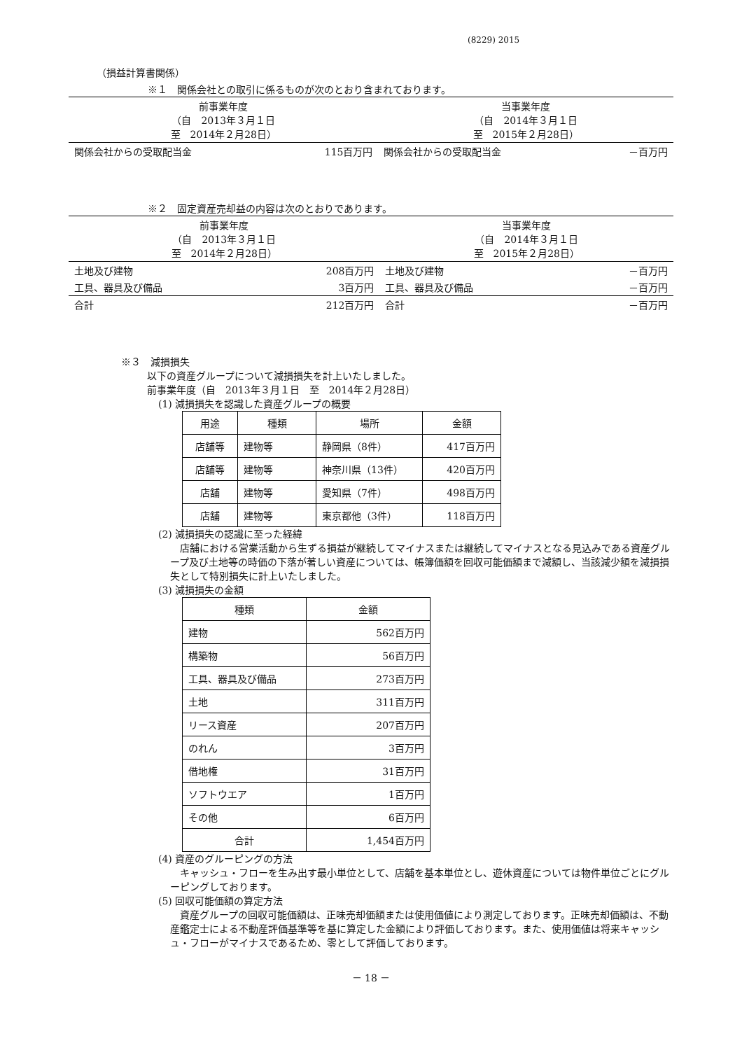(8229) 2015
（損益計算書関係）
※１　関係会社との取引に係るものが次のとおり含まれております。
| 前事業年度 （自 2013年３月１日 至 2014年２月28日） | | 当事業年度 （自 2014年３月１日 至 2015年２月28日） | |
| 関係会社からの受取配当金 | 115百万円 | 関係会社からの受取配当金 | －百万円 |
※２　固定資産売却益の内容は次のとおりであります。
| 前事業年度 （自 2013年３月１日 至 2014年２月28日） | | 当事業年度 （自 2014年３月１日 至 2015年２月28日） | |
| 土地及び建物 | 208百万円 | 土地及び建物 | －百万円 |
| 工具、器具及び備品 | 3百万円 | 工具、器具及び備品 | －百万円 |
| 合計 | 212百万円 | 合計 | －百万円 |
※３　減損損失
以下の資産グループについて減損損失を計上いたしました。
前事業年度（自　2013年３月１日　至　2014年２月28日）
(1) 減損損失を認識した資産グループの概要
| 用途 | 種類 | 場所 | 金額 |
| --- | --- | --- | --- |
| 店舗等 | 建物等 | 静岡県（8件） | 417百万円 |
| 店舗等 | 建物等 | 神奈川県（13件） | 420百万円 |
| 店舗 | 建物等 | 愛知県（7件） | 498百万円 |
| 店舗 | 建物等 | 東京都他（3件） | 118百万円 |
(2) 減損損失の認識に至った経緯
　店舗における営業活動から生ずる損益が継続してマイナスまたは継続してマイナスとなる見込みである資産グループ及び土地等の時価の下落が著しい資産については、帳簿価額を回収可能価額まで減額し、当該減少額を減損損失として特別損失に計上いたしました。
(3) 減損損失の金額
| 種類 | 金額 |
| --- | --- |
| 建物 | 562百万円 |
| 構築物 | 56百万円 |
| 工具、器具及び備品 | 273百万円 |
| 土地 | 311百万円 |
| リース資産 | 207百万円 |
| のれん | 3百万円 |
| 借地権 | 31百万円 |
| ソフトウエア | 1百万円 |
| その他 | 6百万円 |
| 合計 | 1,454百万円 |
(4) 資産のグルーピングの方法
　キャッシュ・フローを生み出す最小単位として、店舗を基本単位とし、遊休資産については物件単位ごとにグルーピングしております。
(5) 回収可能価額の算定方法
　資産グループの回収可能価額は、正味売却価額または使用価値により測定しております。正味売却価額は、不動産鑑定士による不動産評価基準等を基に算定した金額により評価しております。また、使用価値は将来キャッシュ・フローがマイナスであるため、零として評価しております。
－ 18 －